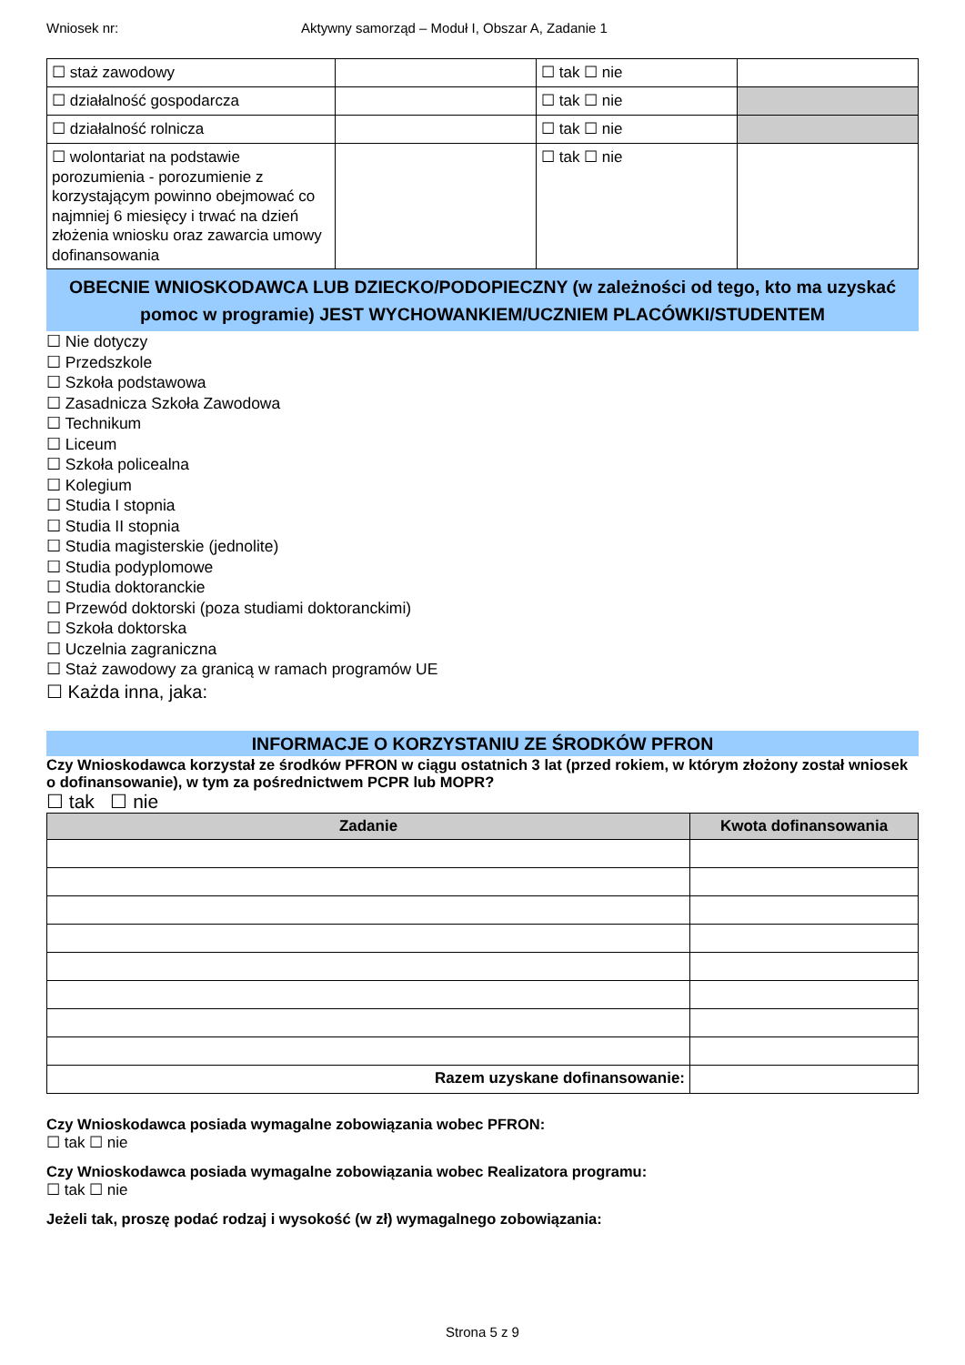Wniosek nr: Aktywny samorząd – Moduł I, Obszar A, Zadanie 1
| ☐ staż zawodowy | | ☐ tak ☐ nie | |
| ☐ działalność gospodarcza | | ☐ tak ☐ nie | |
| ☐ działalność rolnicza | | ☐ tak ☐ nie | |
| ☐ wolontariat na podstawie porozumienia - porozumienie z korzystającym powinno obejmować co najmniej 6 miesięcy i trwać na dzień złożenia wniosku oraz zawarcia umowy dofinansowania | | ☐ tak ☐ nie | |
OBECNIE WNIOSKODAWCA LUB DZIECKO/PODOPIECZNY (w zależności od tego, kto ma uzyskać pomoc w programie) JEST WYCHOWANKIEM/UCZNIEM PLACÓWKI/STUDENTEM
☐ Nie dotyczy
☐ Przedszkole
☐ Szkoła podstawowa
☐ Zasadnicza Szkoła Zawodowa
☐ Technikum
☐ Liceum
☐ Szkoła policealna
☐ Kolegium
☐ Studia I stopnia
☐ Studia II stopnia
☐ Studia magisterskie (jednolite)
☐ Studia podyplomowe
☐ Studia doktoranckie
☐ Przewód doktorski (poza studiami doktoranckimi)
☐ Szkoła doktorska
☐ Uczelnia zagraniczna
☐ Staż zawodowy za granicą w ramach programów UE
☐ Każda inna, jaka:
INFORMACJE O KORZYSTANIU ZE ŚRODKÓW PFRON
Czy Wnioskodawca korzystał ze środków PFRON w ciągu ostatnich 3 lat (przed rokiem, w którym złożony został wniosek o dofinansowanie), w tym za pośrednictwem PCPR lub MOPR?
☐ tak ☐ nie
| Zadanie | Kwota dofinansowania |
| --- | --- |
| Razem uzyskane dofinansowanie: | |
Czy Wnioskodawca posiada wymagalne zobowiązania wobec PFRON:
☐ tak ☐ nie
Czy Wnioskodawca posiada wymagalne zobowiązania wobec Realizatora programu:
☐ tak ☐ nie
Jeżeli tak, proszę podać rodzaj i wysokość (w zł) wymagalnego zobowiązania:
Strona 5 z 9